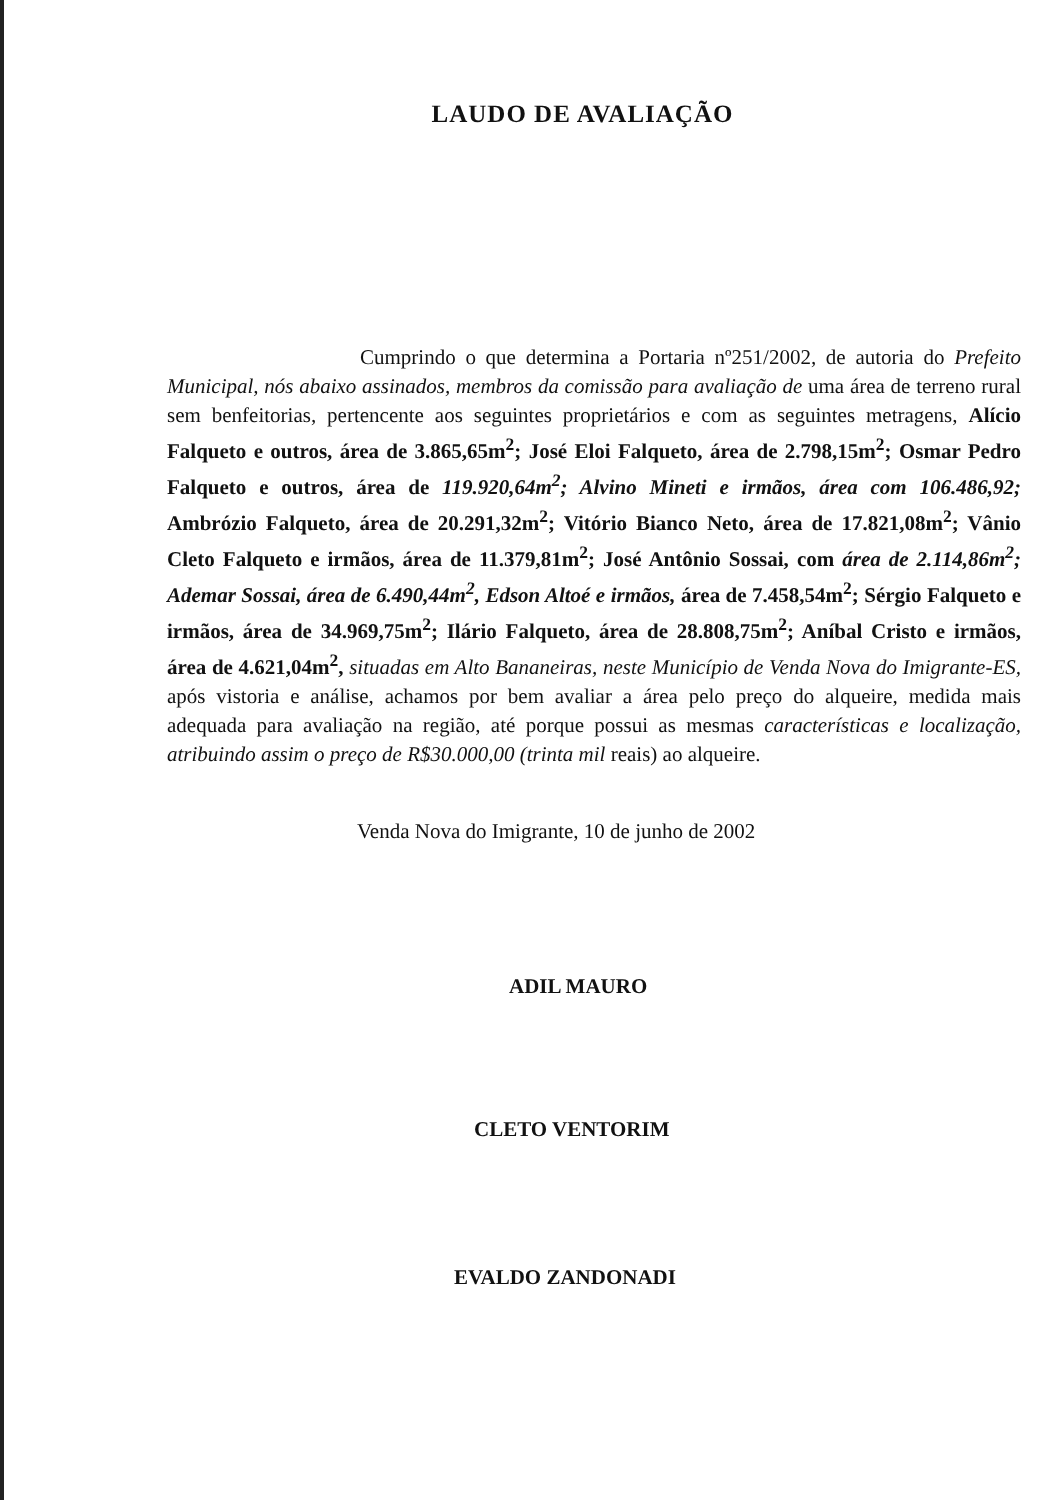LAUDO DE AVALIAÇÃO
Cumprindo o que determina a Portaria nº251/2002, de autoria do Prefeito Municipal, nós abaixo assinados, membros da comissão para avaliação de uma área de terreno rural sem benfeitorias, pertencente aos seguintes proprietários e com as seguintes metragens, Alício Falqueto e outros, área de 3.865,65m<sup>2</sup>; José Eloi Falqueto, área de 2.798,15m<sup>2</sup>; Osmar Pedro Falqueto e outros, área de 119.920,64m<sup>2</sup>; Alvino Mineti e irmãos, área com 106.486,92; Ambrózio Falqueto, área de 20.291,32m<sup>2</sup>; Vitório Bianco Neto, área de 17.821,08m<sup>2</sup>; Vânio Cleto Falqueto e irmãos, área de 11.379,81m<sup>2</sup>; José Antônio Sossai, com área de 2.114,86m<sup>2</sup>; Ademar Sossai, área de 6.490,44m<sup>2</sup>, Edson Altoé e irmãos, área de 7.458,54m<sup>2</sup>; Sérgio Falqueto e irmãos, área de 34.969,75m<sup>2</sup>; Ilário Falqueto, área de 28.808,75m<sup>2</sup>; Aníbal Cristo e irmãos, área de 4.621,04m<sup>2</sup>, situadas em Alto Bananeiras, neste Município de Venda Nova do Imigrante-ES, após vistoria e análise, achamos por bem avaliar a área pelo preço do alqueire, medida mais adequada para avaliação na região, até porque possui as mesmas características e localização, atribuindo assim o preço de R$30.000,00 (trinta mil reais) ao alqueire.
Venda Nova do Imigrante, 10 de junho de 2002
ADIL MAURO
CLETO VENTORIM
EVALDO ZANDONADI